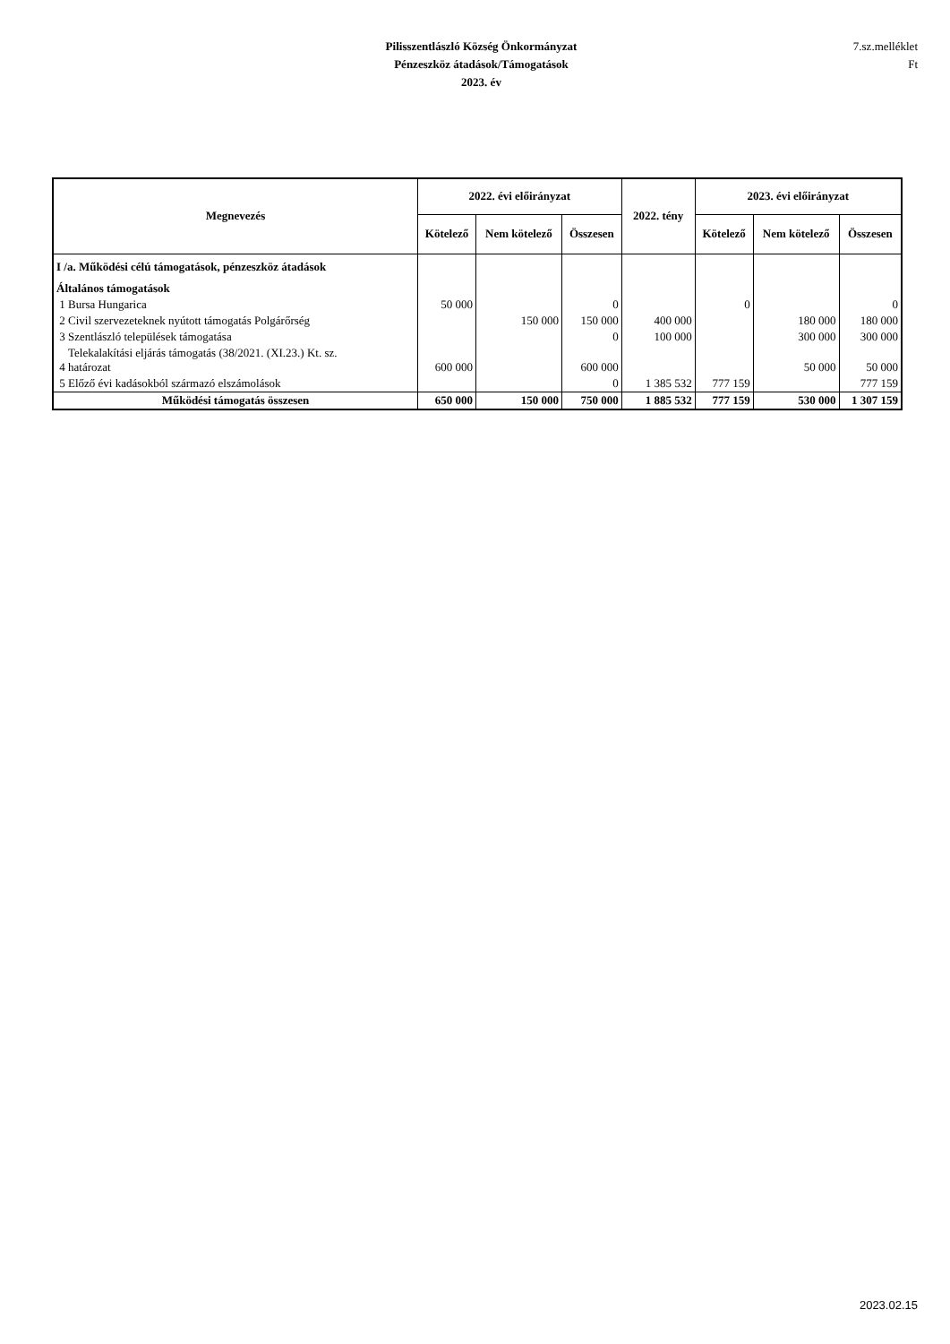Pilisszentlászló Község Önkormányzat
Pénzeszköz átadások/Támogatások
2023. év
7.sz.melléklet
Ft
| Megnevezés | 2022. évi előirányzat | | | 2022. tény | 2023. évi előirányzat | | |
| --- | --- | --- | --- | --- | --- | --- | --- |
| | Kötelező | Nem kötelező | Összesen | | Kötelező | Nem kötelező | Összesen |
| I /a. Működési célú támogatások, pénzeszköz átadások | | | | | | | |
| Általános támogatások | | | | | | | |
| 1 Bursa Hungarica | 50 000 | | 0 | | 0 | | 0 |
| 2 Civil szervezeteknek nyútott támogatás Polgárőrség | | 150 000 | 150 000 | 400 000 | | 180 000 | 180 000 |
| 3 Szentlászló települések támogatása | | | 0 | 100 000 | | 300 000 | 300 000 |
| Telekalakítási eljárás támogatás (38/2021. (XI.23.) Kt. sz. 4 határozat | 600 000 | | 600 000 | | | 50 000 | 50 000 |
| 5 Előző évi kadásokból származó elszámolások | | | 0 | 1 385 532 | 777 159 | | 777 159 |
| Működési támogatás összesen | 650 000 | 150 000 | 750 000 | 1 885 532 | 777 159 | 530 000 | 1 307 159 |
2023.02.15